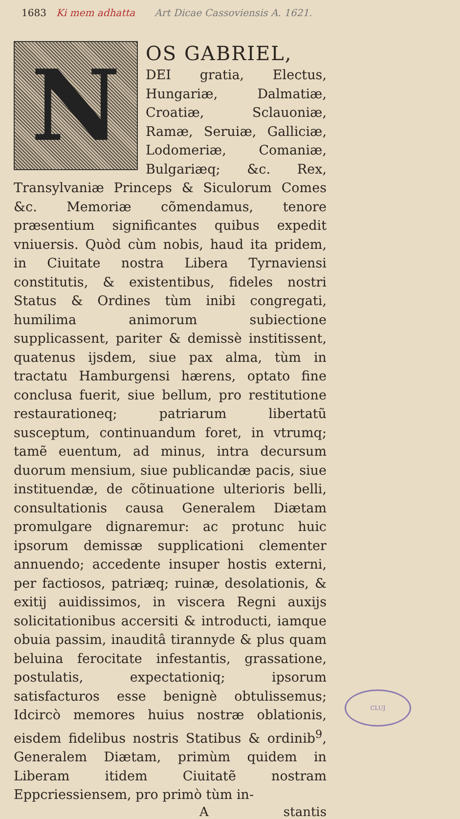1683 Ki mem adhatta Art Dicae Cassoviensis A. 1621.
N
OS GABRIEL,
DEI gratia, Electus, Hungariæ, Dalmatiæ, Croatiæ, Sclauoniæ, Ramæ, Seruiæ, Galliciæ, Lodomeriæ, Comaniæ, Bulgariæq; &c. Rex, Transylvaniæ Princeps & Siculorum Comes &c. Memoriæ cõmendamus, tenore præsentium significantes quibus expedit vniuersis. Quòd cùm nobis, haud ita pridem, in Ciuitate nostra Libera Tyrnaviensi constitutis, & existentibus, fideles nostri Status & Ordines tùm inibi congregati, humilima animorum subiectione supplicassent, pariter & demissè institissent, quatenus ijsdem, siue pax alma, tùm in tractatu Hamburgensi hærens, optato fine conclusa fuerit, siue bellum, pro restitutione restaurationeq; patriarum libertatũ susceptum, continuandum foret, in vtrumq; tamẽ euentum, ad minus, intra decursum duorum mensium, siue publicandæ pacis, siue instituendæ, de cõtinuatione ulterioris belli, consultationis causa Generalem Diætam promulgare dignaremur: ac protunc huic ipsorum demissæ supplicationi clementer annuendo; accedente insuper hostis externi, per factiosos, patriæq; ruinæ, desolationis, & exitij auidissimos, in viscera Regni auxijs solicitationibus accersiti & introducti, iamque obuia passim, inauditâ tirannyde & plus quam beluina ferocitate infestantis, grassatione, postulatis, expectationiq; ipsorum satisfacturos esse benignè obtulissemus; Idcircò memores huius nostræ oblationis, eisdem fidelibus nostris Statibus & ordinib<sup>9</sup>, Generalem Diætam, primùm quidem in Liberam itidem Ciuitatẽ nostram Eppcriessiensem, pro primò tùm in-
Astantis
CLUJ